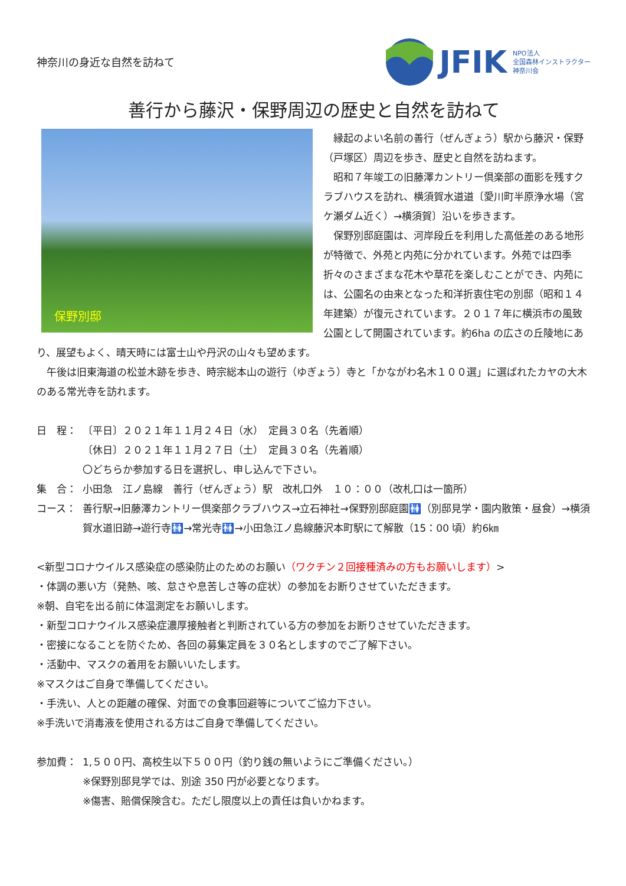神奈川の身近な自然を訪ねて
JFIK NPO法人
全国森林インストラクター
神奈川会
善行から藤沢・保野周辺の歴史と自然を訪ねて
保野別邸
　縁起のよい名前の善行（ぜんぎょう）駅から藤沢・保野（戸塚区）周辺を歩き、歴史と自然を訪ねます。
　昭和７年竣工の旧藤澤カントリー倶楽部の面影を残すクラブハウスを訪れ、横須賀水道道〔愛川町半原浄水場（宮ケ瀬ダム近く）→横須賀〕沿いを歩きます。
　保野別邸庭園は、河岸段丘を利用した高低差のある地形が特徴で、外苑と内苑に分かれています。外苑では四季折々のさまざまな花木や草花を楽しむことができ、内苑には、公園名の由来となった和洋折衷住宅の別邸（昭和１４年建築）が復元されています。２０１７年に横浜市の風致公園として開園されています。約6ha の広さの丘陵地にあり、展望もよく、晴天時には富士山や丹沢の山々も望めます。
　午後は旧東海道の松並木跡を歩き、時宗総本山の遊行（ゆぎょう）寺と「かながわ名木１００選」に選ばれたカヤの大木のある常光寺を訪れます。
日　程：
〔平日〕２０２１年１１月２４日（水）　定員３０名（先着順）
〔休日〕２０２１年１１月２７日（土）　定員３０名（先着順）
〇どちらか参加する日を選択し、申し込んで下さい。
集　合：
小田急　江ノ島線　善行（ぜんぎょう）駅　改札口外　１０：００（改札口は一箇所）
コース：
善行駅→旧藤澤カントリー倶楽部クラブハウス→立石神社→保野別邸庭園🚻（別邸見学・園内散策・昼食）→横須賀水道旧跡→遊行寺🚻→常光寺🚻→小田急江ノ島線藤沢本町駅にて解散（15：00 頃）約6㎞
<新型コロナウイルス感染症の感染防止のためのお願い（ワクチン２回接種済みの方もお願いします）>
・体調の悪い方（発熱、咳、怠さや息苦しさ等の症状）の参加をお断りさせていただきます。
※朝、自宅を出る前に体温測定をお願いします。
・新型コロナウイルス感染症濃厚接触者と判断されている方の参加をお断りさせていただきます。
・密接になることを防ぐため、各回の募集定員を３０名としますのでご了解下さい。
・活動中、マスクの着用をお願いいたします。
※マスクはご自身で準備してください。
・手洗い、人との距離の確保、対面での食事回避等についてご協力下さい。
※手洗いで消毒液を使用される方はご自身で準備してください。
参加費：
1,５００円、高校生以下５００円（釣り銭の無いようにご準備ください。）
※保野別邸見学では、別途 350 円が必要となります。
※傷害、賠償保険含む。ただし限度以上の責任は負いかねます。